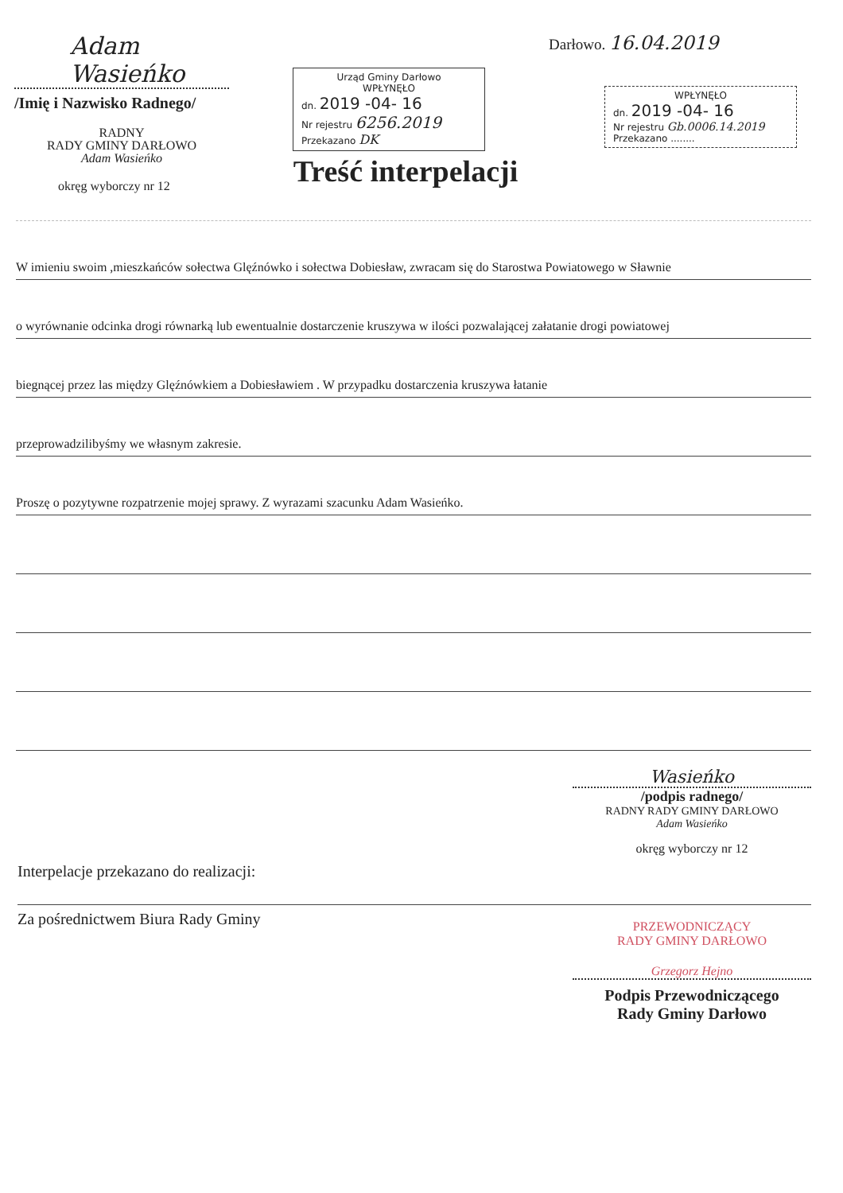Adam Wasieńko
/Imię i Nazwisko Radnego/
RADNY
RADY GMINY DARŁOWO
Adam Wasieńko
okręg wyborczy nr 12
Urząd Gminy Darłowo
WPŁYNĘŁO
dn. 2019 -04- 16
Nr rejestru 6256.2019
Przekazano DK
Darłowo. 16.04.2019
WPŁYNĘŁO
dn. 2019 -04- 16
Nr rejestru Gb.0006.14.2019
Przekazano ........
Treść interpelacji
W imieniu swoim ,mieszkańców sołectwa Glęźnówko i sołectwa Dobiesław, zwracam się do Starostwa Powiatowego w Sławnie
o wyrównanie odcinka drogi równarką lub ewentualnie dostarczenie kruszywa w ilości pozwalającej załatanie drogi powiatowej
biegnącej przez las między Glęźnówkiem a Dobiesławiem . W przypadku dostarczenia kruszywa łatanie
przeprowadzilibyśmy we własnym zakresie.
Proszę o pozytywne rozpatrzenie mojej sprawy. Z wyrazami szacunku Adam Wasieńko.
Interpelacje przekazano do realizacji:
Wasieńko
/podpis radnego/
RADNY RADY GMINY DARŁOWO
Adam Wasieńko
okręg wyborczy nr 12
Za pośrednictwem Biura Rady Gminy
PRZEWODNICZĄCY
RADY GMINY DARŁOWO
Grzegorz Hejno
Podpis Przewodniczącego
Rady Gminy Darłowo